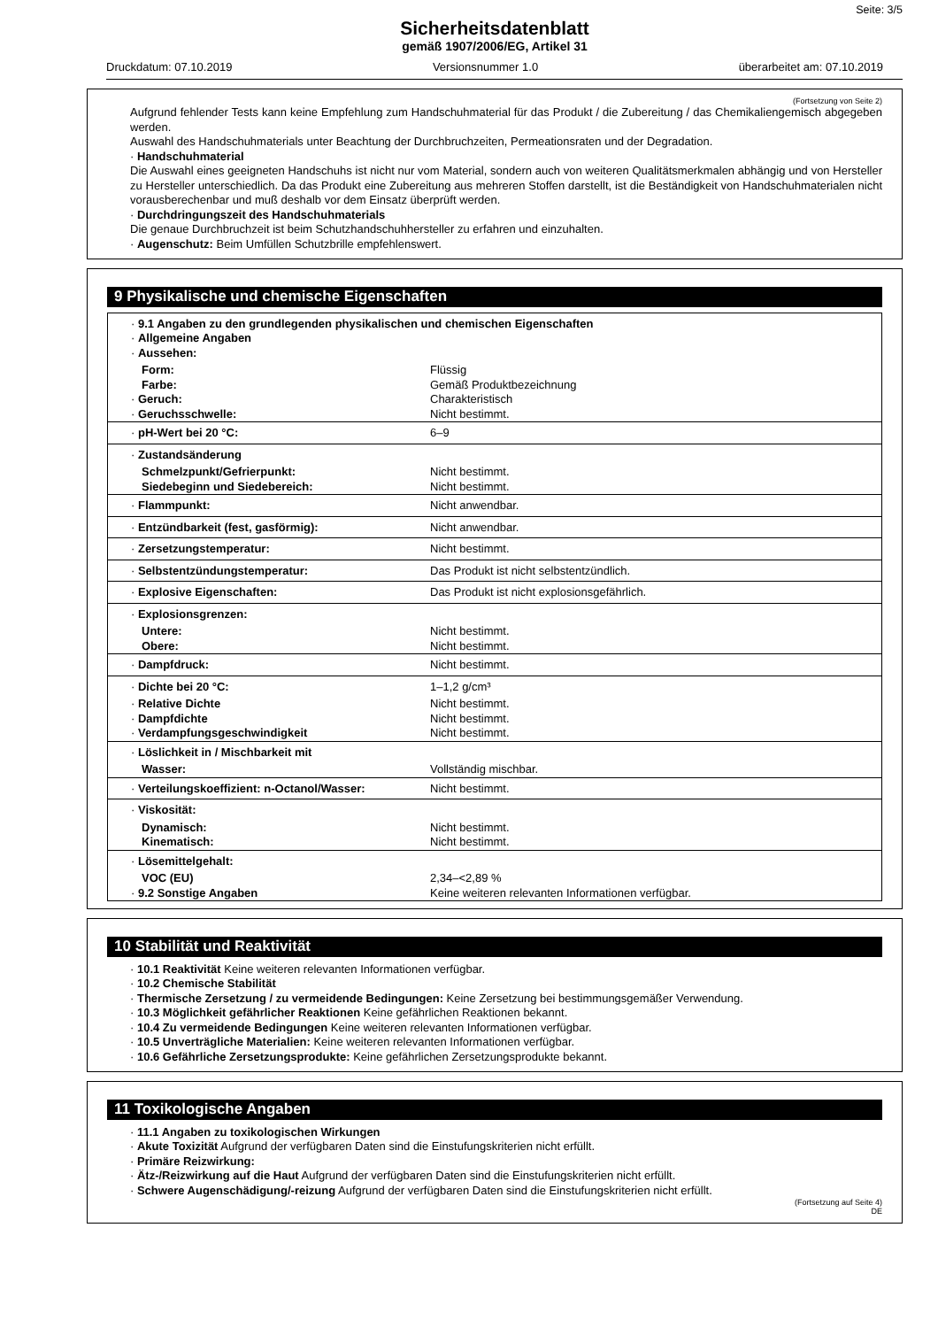Seite: 3/5
Sicherheitsdatenblatt
gemäß 1907/2006/EG, Artikel 31
Druckdatum: 07.10.2019 Versionsnummer 1.0 überarbeitet am: 07.10.2019
(Fortsetzung von Seite 2)
Aufgrund fehlender Tests kann keine Empfehlung zum Handschuhmaterial für das Produkt / die Zubereitung / das Chemikaliengemisch abgegeben werden.
Auswahl des Handschuhmaterials unter Beachtung der Durchbruchzeiten, Permeationsraten und der Degradation.
· Handschuhmaterial
Die Auswahl eines geeigneten Handschuhs ist nicht nur vom Material, sondern auch von weiteren Qualitätsmerkmalen abhängig und von Hersteller zu Hersteller unterschiedlich. Da das Produkt eine Zubereitung aus mehreren Stoffen darstellt, ist die Beständigkeit von Handschuhmaterialen nicht vorausberechenbar und muß deshalb vor dem Einsatz überprüft werden.
· Durchdringungszeit des Handschuhmaterials
Die genaue Durchbruchzeit ist beim Schutzhandschuhhersteller zu erfahren und einzuhalten.
· Augenschutz: Beim Umfüllen Schutzbrille empfehlenswert.
9 Physikalische und chemische Eigenschaften
| · 9.1 Angaben zu den grundlegenden physikalischen und chemischen Eigenschaften · Allgemeine Angaben · Aussehen: | |
| Form: | Flüssig |
| Farbe: | Gemäß Produktbezeichnung |
| · Geruch: | Charakteristisch |
| · Geruchsschwelle: | Nicht bestimmt. |
| · pH-Wert bei 20 °C: | 6–9 |
| · Zustandsänderung | |
| Schmelzpunkt/Gefrierpunkt: | Nicht bestimmt. |
| Siedebeginn und Siedebereich: | Nicht bestimmt. |
| · Flammpunkt: | Nicht anwendbar. |
| · Entzündbarkeit (fest, gasförmig): | Nicht anwendbar. |
| · Zersetzungstemperatur: | Nicht bestimmt. |
| · Selbstentzündungstemperatur: | Das Produkt ist nicht selbstentzündlich. |
| · Explosive Eigenschaften: | Das Produkt ist nicht explosionsgefährlich. |
| · Explosionsgrenzen: | |
| Untere: | Nicht bestimmt. |
| Obere: | Nicht bestimmt. |
| · Dampfdruck: | Nicht bestimmt. |
| · Dichte bei 20 °C: | 1–1,2 g/cm³ |
| · Relative Dichte | Nicht bestimmt. |
| · Dampfdichte | Nicht bestimmt. |
| · Verdampfungsgeschwindigkeit | Nicht bestimmt. |
| · Löslichkeit in / Mischbarkeit mit | |
| Wasser: | Vollständig mischbar. |
| · Verteilungskoeffizient: n-Octanol/Wasser: | Nicht bestimmt. |
| · Viskosität: | |
| Dynamisch: | Nicht bestimmt. |
| Kinematisch: | Nicht bestimmt. |
| · Lösemittelgehalt: | |
| VOC (EU) | 2,34–<2,89 % |
| · 9.2 Sonstige Angaben | Keine weiteren relevanten Informationen verfügbar. |
10 Stabilität und Reaktivität
· 10.1 Reaktivität Keine weiteren relevanten Informationen verfügbar.
· 10.2 Chemische Stabilität
· Thermische Zersetzung / zu vermeidende Bedingungen: Keine Zersetzung bei bestimmungsgemäßer Verwendung.
· 10.3 Möglichkeit gefährlicher Reaktionen Keine gefährlichen Reaktionen bekannt.
· 10.4 Zu vermeidende Bedingungen Keine weiteren relevanten Informationen verfügbar.
· 10.5 Unverträgliche Materialien: Keine weiteren relevanten Informationen verfügbar.
· 10.6 Gefährliche Zersetzungsprodukte: Keine gefährlichen Zersetzungsprodukte bekannt.
11 Toxikologische Angaben
· 11.1 Angaben zu toxikologischen Wirkungen
· Akute Toxizität Aufgrund der verfügbaren Daten sind die Einstufungskriterien nicht erfüllt.
· Primäre Reizwirkung:
· Ätz-/Reizwirkung auf die Haut Aufgrund der verfügbaren Daten sind die Einstufungskriterien nicht erfüllt.
· Schwere Augenschädigung/-reizung Aufgrund der verfügbaren Daten sind die Einstufungskriterien nicht erfüllt.
(Fortsetzung auf Seite 4)
DE